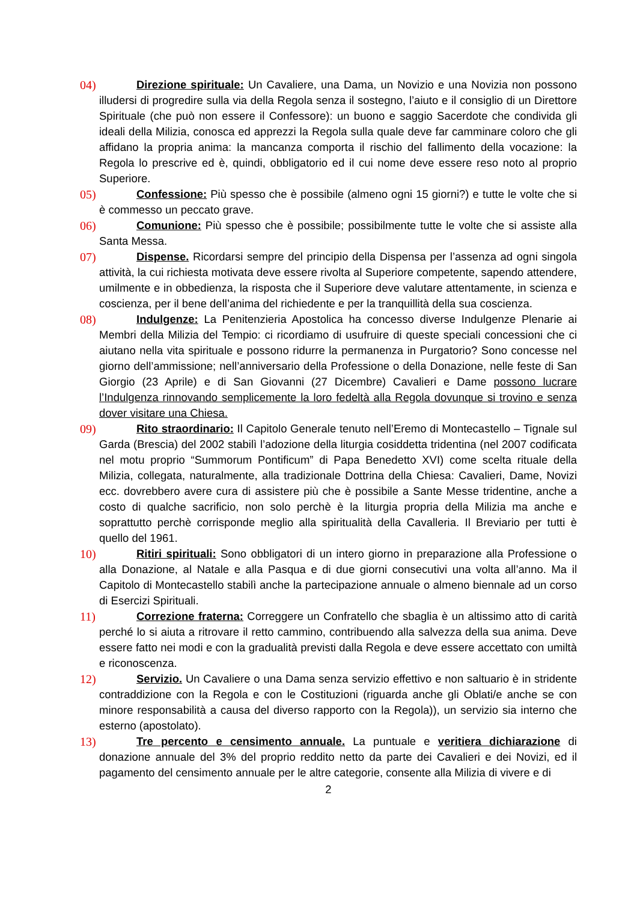04)
Direzione spirituale: Un Cavaliere, una Dama, un Novizio e una Novizia non possono illudersi di progredire sulla via della Regola senza il sostegno, l’aiuto e il consiglio di un Direttore Spirituale (che può non essere il Confessore): un buono e saggio Sacerdote che condivida gli ideali della Milizia, conosca ed apprezzi la Regola sulla quale deve far camminare coloro che gli affidano la propria anima: la mancanza comporta il rischio del fallimento della vocazione: la Regola lo prescrive ed è, quindi, obbligatorio ed il cui nome deve essere reso noto al proprio Superiore.
05)
Confessione: Più spesso che è possibile (almeno ogni 15 giorni?) e tutte le volte che si è commesso un peccato grave.
06)
Comunione: Più spesso che è possibile; possibilmente tutte le volte che si assiste alla Santa Messa.
07)
Dispense. Ricordarsi sempre del principio della Dispensa per l’assenza ad ogni singola attività, la cui richiesta motivata deve essere rivolta al Superiore competente, sapendo attendere, umilmente e in obbedienza, la risposta che il Superiore deve valutare attentamente, in scienza e coscienza, per il bene dell’anima del richiedente e per la tranquillità della sua coscienza.
08)
Indulgenze: La Penitenzieria Apostolica ha concesso diverse Indulgenze Plenarie ai Membri della Milizia del Tempio: ci ricordiamo di usufruire di queste speciali concessioni che ci aiutano nella vita spirituale e possono ridurre la permanenza in Purgatorio? Sono concesse nel giorno dell’ammissione; nell’anniversario della Professione o della Donazione, nelle feste di San Giorgio (23 Aprile) e di San Giovanni (27 Dicembre) Cavalieri e Dame possono lucrare l’Indulgenza rinnovando semplicemente la loro fedeltà alla Regola dovunque si trovino e senza dover visitare una Chiesa.
09)
Rito straordinario: Il Capitolo Generale tenuto nell’Eremo di Montecastello – Tignale sul Garda (Brescia) del 2002 stabilì l’adozione della liturgia cosiddetta tridentina (nel 2007 codificata nel motu proprio “Summorum Pontificum” di Papa Benedetto XVI) come scelta rituale della Milizia, collegata, naturalmente, alla tradizionale Dottrina della Chiesa: Cavalieri, Dame, Novizi ecc. dovrebbero avere cura di assistere più che è possibile a Sante Messe tridentine, anche a costo di qualche sacrificio, non solo perchè è la liturgia propria della Milizia ma anche e soprattutto perchè corrisponde meglio alla spiritualità della Cavalleria. Il Breviario per tutti è quello del 1961.
10)
Ritiri spirituali: Sono obbligatori di un intero giorno in preparazione alla Professione o alla Donazione, al Natale e alla Pasqua e di due giorni consecutivi una volta all’anno. Ma il Capitolo di Montecastello stabilì anche la partecipazione annuale o almeno biennale ad un corso di Esercizi Spirituali.
11)
Correzione fraterna: Correggere un Confratello che sbaglia è un altissimo atto di carità perché lo si aiuta a ritrovare il retto cammino, contribuendo alla salvezza della sua anima. Deve essere fatto nei modi e con la gradualità previsti dalla Regola e deve essere accettato con umiltà e riconoscenza.
12)
Servizio. Un Cavaliere o una Dama senza servizio effettivo e non saltuario è in stridente contraddizione con la Regola e con le Costituzioni (riguarda anche gli Oblati/e anche se con minore responsabilità a causa del diverso rapporto con la Regola)), un servizio sia interno che esterno (apostolato).
13)
Tre percento e censimento annuale. La puntuale e veritiera dichiarazione di donazione annuale del 3% del proprio reddito netto da parte dei Cavalieri e dei Novizi, ed il pagamento del censimento annuale per le altre categorie, consente alla Milizia di vivere e di
2